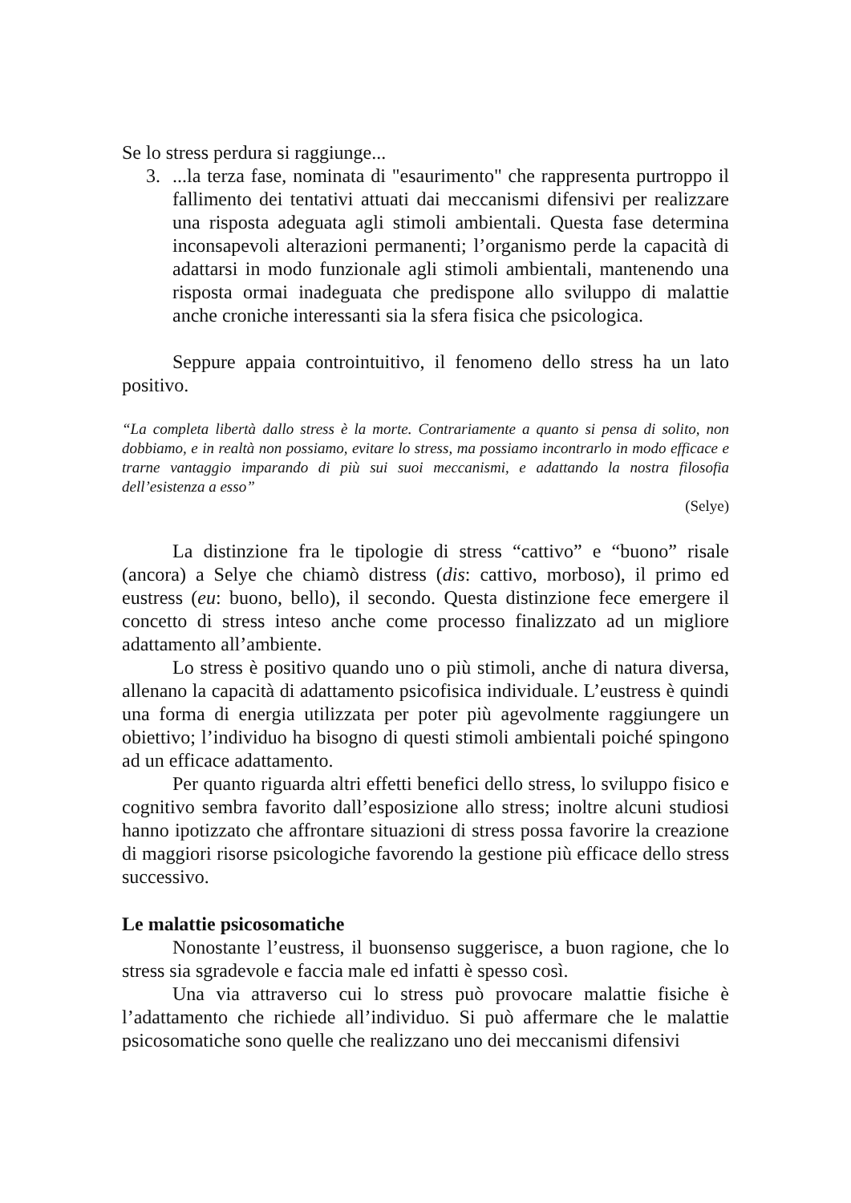Se lo stress perdura si raggiunge...
3. ...la terza fase, nominata di "esaurimento" che rappresenta purtroppo il fallimento dei tentativi attuati dai meccanismi difensivi per realizzare una risposta adeguata agli stimoli ambientali. Questa fase determina inconsapevoli alterazioni permanenti; l’organismo perde la capacità di adattarsi in modo funzionale agli stimoli ambientali, mantenendo una risposta ormai inadeguata che predispone allo sviluppo di malattie anche croniche interessanti sia la sfera fisica che psicologica.
Seppure appaia controintuitivo, il fenomeno dello stress ha un lato positivo.
“La completa libertà dallo stress è la morte. Contrariamente a quanto si pensa di solito, non dobbiamo, e in realtà non possiamo, evitare lo stress, ma possiamo incontrarlo in modo efficace e trarne vantaggio imparando di più sui suoi meccanismi, e adattando la nostra filosofia dell’esistenza a esso”
(Selye)
La distinzione fra le tipologie di stress “cattivo” e “buono” risale (ancora) a Selye che chiamò distress (dis: cattivo, morboso), il primo ed eustress (eu: buono, bello), il secondo. Questa distinzione fece emergere il concetto di stress inteso anche come processo finalizzato ad un migliore adattamento all’ambiente.
Lo stress è positivo quando uno o più stimoli, anche di natura diversa, allenano la capacità di adattamento psicofisica individuale. L’eustress è quindi una forma di energia utilizzata per poter più agevolmente raggiungere un obiettivo; l’individuo ha bisogno di questi stimoli ambientali poiché spingono ad un efficace adattamento.
Per quanto riguarda altri effetti benefici dello stress, lo sviluppo fisico e cognitivo sembra favorito dall’esposizione allo stress; inoltre alcuni studiosi hanno ipotizzato che affrontare situazioni di stress possa favorire la creazione di maggiori risorse psicologiche favorendo la gestione più efficace dello stress successivo.
Le malattie psicosomatiche
Nonostante l’eustress, il buonsenso suggerisce, a buon ragione, che lo stress sia sgradevole e faccia male ed infatti è spesso così.
Una via attraverso cui lo stress può provocare malattie fisiche è l’adattamento che richiede all’individuo. Si può affermare che le malattie psicosomatiche sono quelle che realizzano uno dei meccanismi difensivi